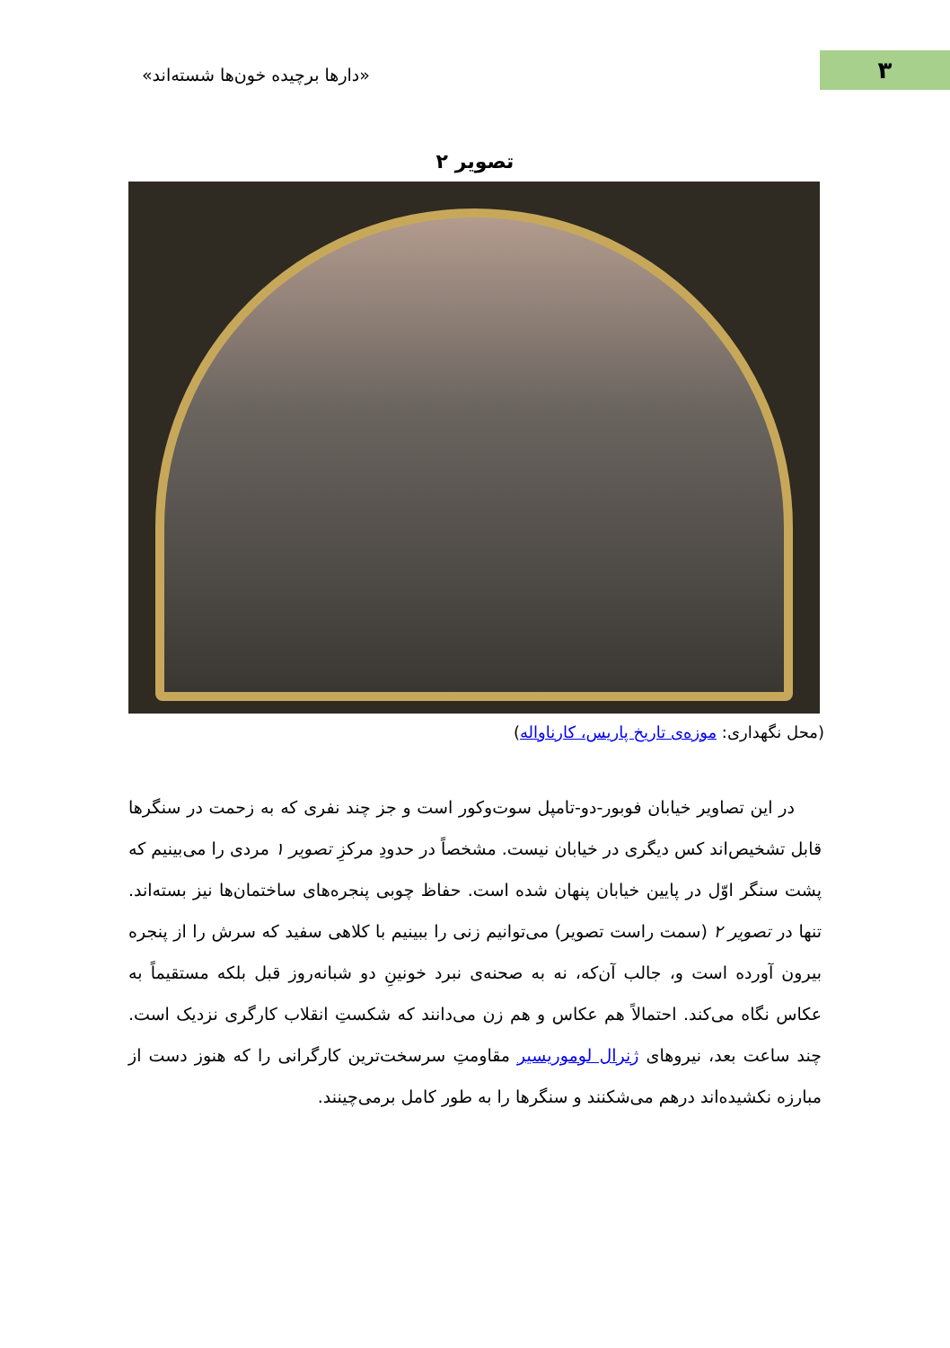۳ «دارها برچیده خون‌ها شسته‌اند»
تصویر ۲
(محل نگهداری: موزه‌ی تاریخ پاریس، کارناواله)
در این تصاویر خیابان فوبور-دو-تامپل سوت‌وکور است و جز چند نفری که به زحمت در سنگرها قابل تشخیص‌اند کس دیگری در خیابان نیست. مشخصاً در حدودِ مرکزِ تصویر ۱ مردی را می‌بینیم که پشت سنگر اوّل در پایین خیابان پنهان شده است. حفاظ چوبی پنجره‌های ساختمان‌ها نیز بسته‌اند. تنها در تصویر ۲ (سمت راست تصویر) می‌توانیم زنی را ببینیم با کلاهی سفید که سرش را از پنجره بیرون آورده است و، جالب آن‌که، نه به صحنه‌ی نبرد خونینِ دو شبانه‌روز قبل بلکه مستقیماً به عکاس نگاه می‌کند. احتمالاً هم عکاس و هم زن می‌دانند که شکستِ انقلاب کارگری نزدیک است. چند ساعت بعد، نیروهای ژنرال لوموریسیر مقاومتِ سرسخت‌ترین کارگرانی را که هنوز دست از مبارزه نکشیده‌اند درهم می‌شکنند و سنگرها را به طور کامل برمی‌چینند.